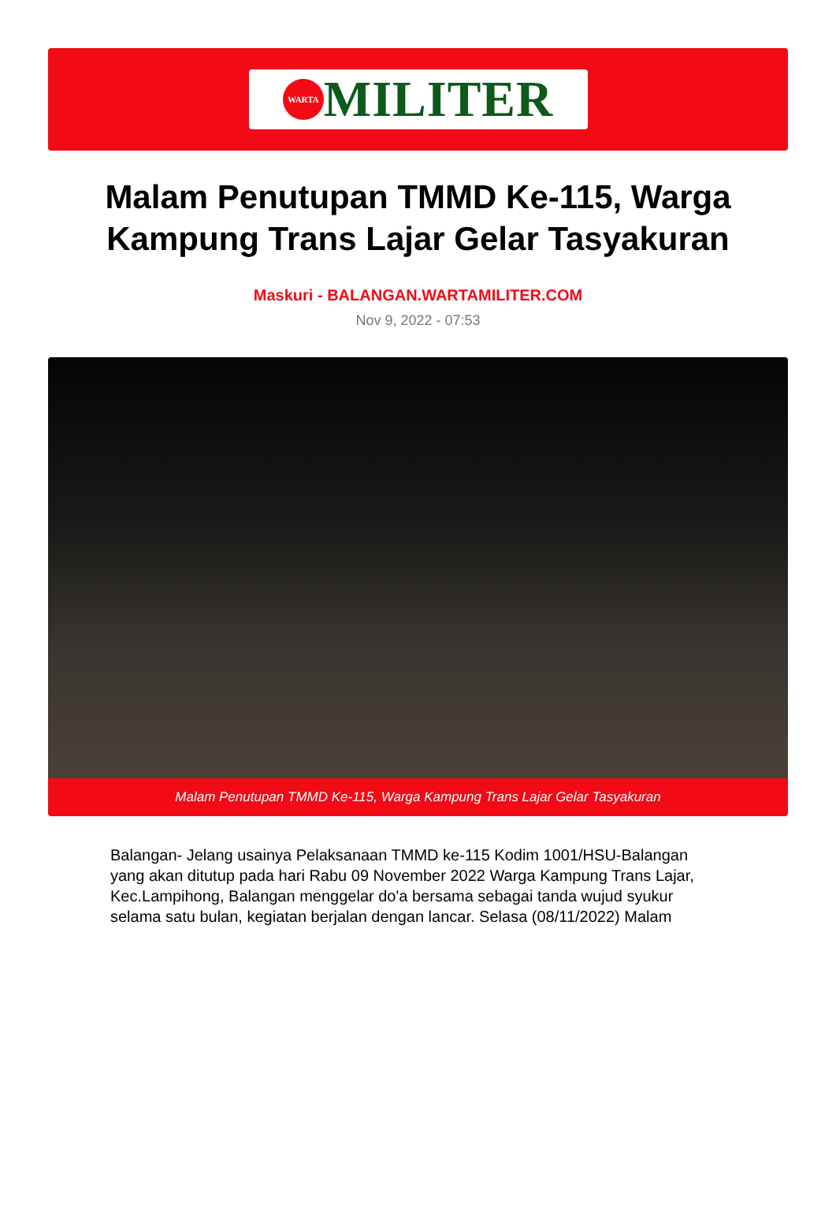WARTA
MILITER
Malam Penutupan TMMD Ke-115, Warga Kampung Trans Lajar Gelar Tasyakuran
Maskuri - BALANGAN.WARTAMILITER.COM
Nov 9, 2022 - 07:53
Malam Penutupan TMMD Ke-115, Warga Kampung Trans Lajar Gelar Tasyakuran
Balangan- Jelang usainya Pelaksanaan TMMD ke-115 Kodim 1001/HSU-Balangan yang akan ditutup pada hari Rabu 09 November 2022 Warga Kampung Trans Lajar, Kec.Lampihong, Balangan menggelar do'a bersama sebagai tanda wujud syukur selama satu bulan, kegiatan berjalan dengan lancar. Selasa (08/11/2022) Malam